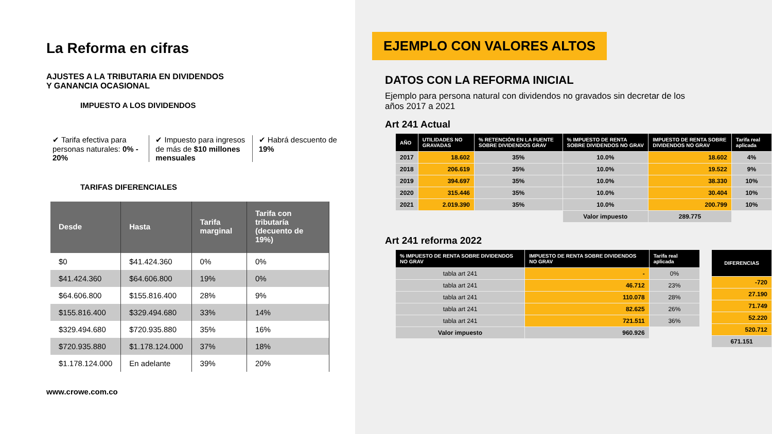La Reforma en cifras
AJUSTES A LA TRIBUTARIA EN DIVIDENDOS
Y GANANCIA OCASIONAL
IMPUESTO A LOS DIVIDENDOS
✔ Tarifa efectiva para personas naturales: 0% - 20%
✔ Impuesto para ingresos de más de $10 millones mensuales
✔ Habrá descuento de 19%
TARIFAS DIFERENCIALES
| Desde | Hasta | Tarifa marginal | Tarifa con tributaría (decuento de 19%) |
| --- | --- | --- | --- |
| $0 | $41.424.360 | 0% | 0% |
| $41.424.360 | $64.606.800 | 19% | 0% |
| $64.606.800 | $155.816.400 | 28% | 9% |
| $155.816.400 | $329.494.680 | 33% | 14% |
| $329.494.680 | $720.935.880 | 35% | 16% |
| $720.935.880 | $1.178.124.000 | 37% | 18% |
| $1.178.124.000 | En adelante | 39% | 20% |
www.crowe.com.co
EJEMPLO CON VALORES ALTOS
DATOS CON LA REFORMA INICIAL
Ejemplo para persona natural con dividendos no gravados sin decretar de los años 2017 a 2021
Art 241 Actual
| AÑO | UTILIDADES NO GRAVADAS | % RETENCIÓN EN LA FUENTE SOBRE DIVIDENDOS GRAV | % IMPUESTO DE RENTA SOBRE DIVIDENDOS NO GRAV | IMPUESTO DE RENTA SOBRE DIVIDENDOS NO GRAV | Tarifa real aplicada |
| --- | --- | --- | --- | --- | --- |
| 2017 | 18.602 | 35% | 10.0% | 18.602 | 4% |
| 2018 | 206.619 | 35% | 10.0% | 19.522 | 9% |
| 2019 | 394.697 | 35% | 10.0% | 38.330 | 10% |
| 2020 | 315.446 | 35% | 10.0% | 30.404 | 10% |
| 2021 | 2.019.390 | 35% | 10.0% | 200.799 | 10% |
| | | | Valor impuesto | 289.775 | |
Art 241 reforma 2022
| % IMPUESTO DE RENTA SOBRE DIVIDENDOS NO GRAV | IMPUESTO DE RENTA SOBRE DIVIDENDOS NO GRAV | Tarifa real aplicada |
| --- | --- | --- |
| tabla art 241 | - | 0% |
| tabla art 241 | 46.712 | 23% |
| tabla art 241 | 110.078 | 28% |
| tabla art 241 | 82.625 | 26% |
| tabla art 241 | 721.511 | 36% |
| Valor impuesto | 960.926 | |
| DIFERENCIAS |
| --- |
| -720 |
| 27.190 |
| 71.749 |
| 52.220 |
| 520.712 |
| 671.151 |